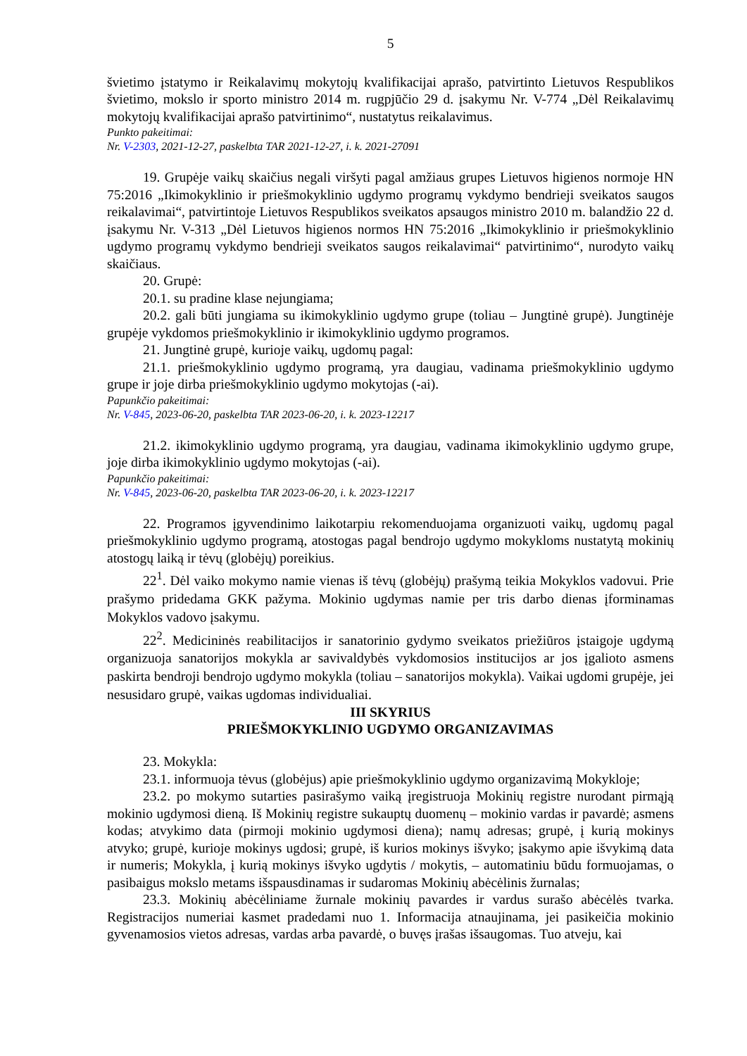5
švietimo įstatymo ir Reikalavimų mokytojų kvalifikacijai aprašo, patvirtinto Lietuvos Respublikos švietimo, mokslo ir sporto ministro 2014 m. rugpjūčio 29 d. įsakymu Nr. V-774 „Dėl Reikalavimų mokytojų kvalifikacijai aprašo patvirtinimo“, nustatytus reikalavimus.
Punkto pakeitimai:
Nr. V-2303, 2021-12-27, paskelbta TAR 2021-12-27, i. k. 2021-27091
19. Grupėje vaikų skaičius negali viršyti pagal amžiaus grupes Lietuvos higienos normoje HN 75:2016 „Ikimokyklinio ir priešmokyklinio ugdymo programų vykdymo bendrieji sveikatos saugos reikalavimai“, patvirtintoje Lietuvos Respublikos sveikatos apsaugos ministro 2010 m. balandžio 22 d. įsakymu Nr. V-313 „Dėl Lietuvos higienos normos HN 75:2016 „Ikimokyklinio ir priešmokyklinio ugdymo programų vykdymo bendrieji sveikatos saugos reikalavimai“ patvirtinimo“, nurodyto vaikų skaičiaus.
20. Grupė:
20.1. su pradine klase nejungiama;
20.2. gali būti jungiama su ikimokyklinio ugdymo grupe (toliau – Jungtinė grupė). Jungtinėje grupėje vykdomos priešmokyklinio ir ikimokyklinio ugdymo programos.
21. Jungtinė grupė, kurioje vaikų, ugdomų pagal:
21.1. priešmokyklinio ugdymo programą, yra daugiau, vadinama priešmokyklinio ugdymo grupe ir joje dirba priešmokyklinio ugdymo mokytojas (-ai).
Papunkčio pakeitimai:
Nr. V-845, 2023-06-20, paskelbta TAR 2023-06-20, i. k. 2023-12217
21.2. ikimokyklinio ugdymo programą, yra daugiau, vadinama ikimokyklinio ugdymo grupe, joje dirba ikimokyklinio ugdymo mokytojas (-ai).
Papunkčio pakeitimai:
Nr. V-845, 2023-06-20, paskelbta TAR 2023-06-20, i. k. 2023-12217
22. Programos įgyvendinimo laikotarpiu rekomenduojama organizuoti vaikų, ugdomų pagal priešmokyklinio ugdymo programą, atostogas pagal bendrojo ugdymo mokykloms nustatytą mokinių atostogų laiką ir tėvų (globėjų) poreikius.
22<sup>1</sup>. Dėl vaiko mokymo namie vienas iš tėvų (globėjų) prašymą teikia Mokyklos vadovui. Prie prašymo pridedama GKK pažyma. Mokinio ugdymas namie per tris darbo dienas įforminamas Mokyklos vadovo įsakymu.
22<sup>2</sup>. Medicininės reabilitacijos ir sanatorinio gydymo sveikatos priežiūros įstaigoje ugdymą organizuoja sanatorijos mokykla ar savivaldybės vykdomosios institucijos ar jos įgalioto asmens paskirta bendroji bendrojo ugdymo mokykla (toliau – sanatorijos mokykla). Vaikai ugdomi grupėje, jei nesusidaro grupė, vaikas ugdomas individualiai.
III SKYRIUS
PRIEŠMOKYKLINIO UGDYMO ORGANIZAVIMAS
23. Mokykla:
23.1. informuoja tėvus (globėjus) apie priešmokyklinio ugdymo organizavimą Mokykloje;
23.2. po mokymo sutarties pasirašymo vaiką įregistruoja Mokinių registre nurodant pirmąją mokinio ugdymosi dieną. Iš Mokinių registre sukauptų duomenų – mokinio vardas ir pavardė; asmens kodas; atvykimo data (pirmoji mokinio ugdymosi diena); namų adresas; grupė, į kurią mokinys atvyko; grupė, kurioje mokinys ugdosi; grupė, iš kurios mokinys išvyko; įsakymo apie išvykimą data ir numeris; Mokykla, į kurią mokinys išvyko ugdytis / mokytis, – automatiniu būdu formuojamas, o pasibaigus mokslo metams išspausdinamas ir sudaromas Mokinių abėcėlinis žurnalas;
23.3. Mokinių abėcėliniame žurnale mokinių pavardes ir vardus surašo abėcėlės tvarka. Registracijos numeriai kasmet pradedami nuo 1. Informacija atnaujinama, jei pasikeičia mokinio gyvenamosios vietos adresas, vardas arba pavardė, o buvęs įrašas išsaugomas. Tuo atveju, kai